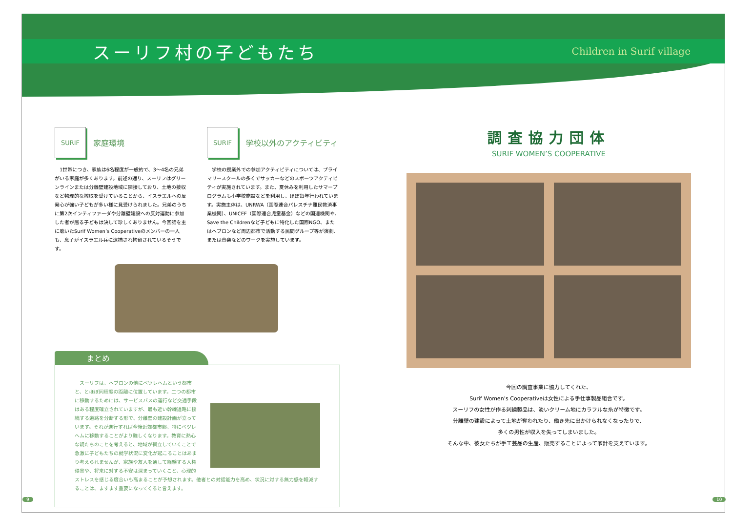スーリフ村の子どもたち
Children in Surif village
SURIF
家庭環境
　1世帯につき、家族は6名程度が一般的で、3～4名の兄弟がいる家庭が多くあります。前述の通り、スーリフはグリーンラインまたは分離壁建設地域に隣接しており、土地の接収など物理的な搾取を受けていることから、イスラエルへの反発心が強い子どもが多い様に見受けられました。兄弟のうちに第2次インティファーダや分離壁建設への反対運動に参加した者が居る子どもは決して珍しくありません。今回話を主に聴いたSurif Women’s Cooperativeのメンバーの一人も、息子がイスラエル兵に逮捕され拘留されているそうです。
SURIF
学校以外のアクティビティ
　学校の授業外での参加アクティビティについては、プライマリースクールの多くでサッカーなどのスポーツアクティビティが実施されています。また、夏休みを利用したサマープログラムも小学校施設などを利用し、ほぼ毎年行われています。実施主体は、UNRWA（国際連合パレスチナ難民救済事業機関）、UNICEF（国際連合児童基金）などの国連機関や、Save the Childrenなど子どもに特化した国際NGO、またはヘブロンなど周辺都市で活動する民間グループ等が演劇、または音楽などのワークを実施しています。
まとめ
　スーリフは、ヘブロンの他にベツレヘムという都市と、とほぼ同程度の距離に位置しています。二つの都市に移動するためには、サービスバスの運行など交通手段はある程度確立されていますが、最も近い幹線道路に接続する道路を分断する形で、分離壁の建設計画が立っています。それが進行すれば今後近郊都市部、特にベツレヘムに移動することがより難しくなります。教育に熱心な親たちのことを考えると、地域が孤立していくことで急激に子どもたちの就学状況に変化が起こることはあまり考えられませんが、家族や友人を通して経験する人権侵害や、将来に対する不安は深まっていくこと、心理的ストレスを感じる度合いも高まることが予想されます。他者との対話能力を高め、状況に対する無力感を軽減することは、ますます重要になってくると言えます。
調査協力団体
SURIF WOMEN’S COOPERATIVE
今回の調査事業に協力してくれた、
Surif Women’s Cooperativeは女性による手仕事製品組合です。
スーリフの女性が作る刺繍製品は、淡いクリーム地にカラフルな糸が特徴です。
分離壁の建設によって土地が奪われたり、働き先に出かけられなくなったりで、
多くの男性が収入を失ってしまいました。
そんな中、彼女たちが手工芸品の生産、販売することによって家計を支えています。
9 10